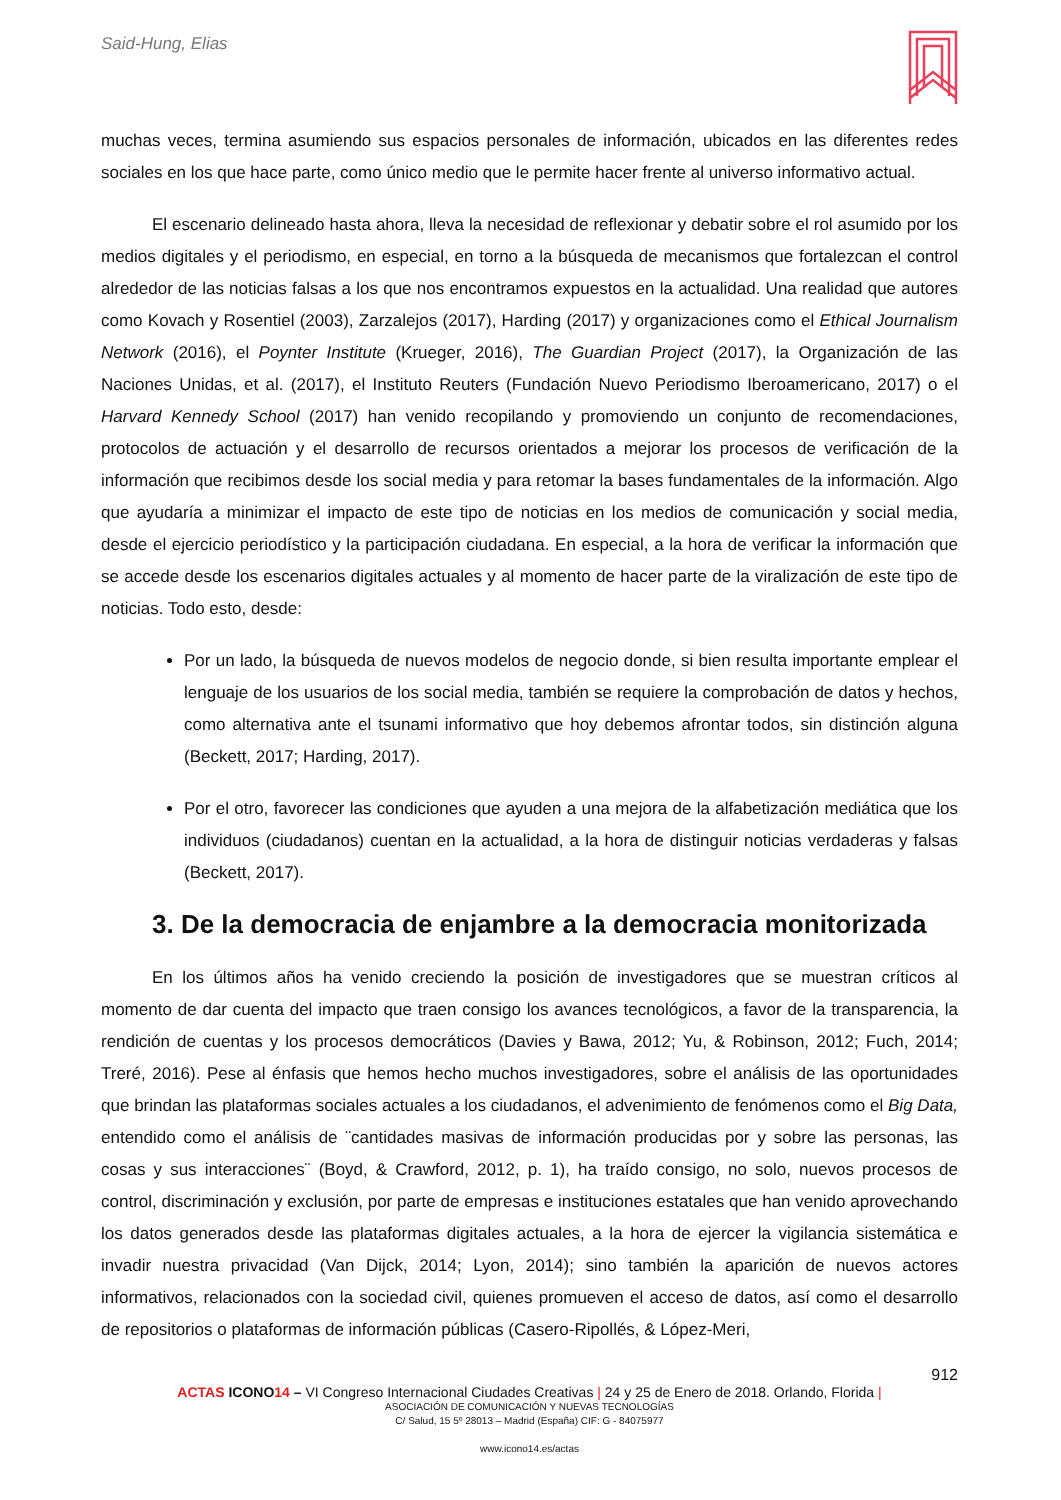Said-Hung, Elias
muchas veces, termina asumiendo sus espacios personales de información, ubicados en las diferentes redes sociales en los que hace parte, como único medio que le permite hacer frente al universo informativo actual.
El escenario delineado hasta ahora, lleva la necesidad de reflexionar y debatir sobre el rol asumido por los medios digitales y el periodismo, en especial, en torno a la búsqueda de mecanismos que fortalezcan el control alrededor de las noticias falsas a los que nos encontramos expuestos en la actualidad. Una realidad que autores como Kovach y Rosentiel (2003), Zarzalejos (2017), Harding (2017) y organizaciones como el Ethical Journalism Network (2016), el Poynter Institute (Krueger, 2016), The Guardian Project (2017), la Organización de las Naciones Unidas, et al. (2017), el Instituto Reuters (Fundación Nuevo Periodismo Iberoamericano, 2017) o el Harvard Kennedy School (2017) han venido recopilando y promoviendo un conjunto de recomendaciones, protocolos de actuación y el desarrollo de recursos orientados a mejorar los procesos de verificación de la información que recibimos desde los social media y para retomar la bases fundamentales de la información. Algo que ayudaría a minimizar el impacto de este tipo de noticias en los medios de comunicación y social media, desde el ejercicio periodístico y la participación ciudadana. En especial, a la hora de verificar la información que se accede desde los escenarios digitales actuales y al momento de hacer parte de la viralización de este tipo de noticias. Todo esto, desde:
Por un lado, la búsqueda de nuevos modelos de negocio donde, si bien resulta importante emplear el lenguaje de los usuarios de los social media, también se requiere la comprobación de datos y hechos, como alternativa ante el tsunami informativo que hoy debemos afrontar todos, sin distinción alguna (Beckett, 2017; Harding, 2017).
Por el otro, favorecer las condiciones que ayuden a una mejora de la alfabetización mediática que los individuos (ciudadanos) cuentan en la actualidad, a la hora de distinguir noticias verdaderas y falsas (Beckett, 2017).
3. De la democracia de enjambre a la democracia monitorizada
En los últimos años ha venido creciendo la posición de investigadores que se muestran críticos al momento de dar cuenta del impacto que traen consigo los avances tecnológicos, a favor de la transparencia, la rendición de cuentas y los procesos democráticos (Davies y Bawa, 2012; Yu, & Robinson, 2012; Fuch, 2014; Treré, 2016). Pese al énfasis que hemos hecho muchos investigadores, sobre el análisis de las oportunidades que brindan las plataformas sociales actuales a los ciudadanos, el advenimiento de fenómenos como el Big Data, entendido como el análisis de ¨cantidades masivas de información producidas por y sobre las personas, las cosas y sus interacciones¨ (Boyd, & Crawford, 2012, p. 1), ha traído consigo, no solo, nuevos procesos de control, discriminación y exclusión, por parte de empresas e instituciones estatales que han venido aprovechando los datos generados desde las plataformas digitales actuales, a la hora de ejercer la vigilancia sistemática e invadir nuestra privacidad (Van Dijck, 2014; Lyon, 2014); sino también la aparición de nuevos actores informativos, relacionados con la sociedad civil, quienes promueven el acceso de datos, así como el desarrollo de repositorios o plataformas de información públicas (Casero-Ripollés, & López-Meri,
912
ACTAS ICONO 14 – VI Congreso Internacional Ciudades Creativas | 24 y 25 de Enero de 2018. Orlando, Florida |
ASOCIACIÓN DE COMUNICACIÓN Y NUEVAS TECNOLOGÍAS
C/ Salud, 15 5º 28013 – Madrid (España) CIF: G - 84075977
www.icono14.es/actas